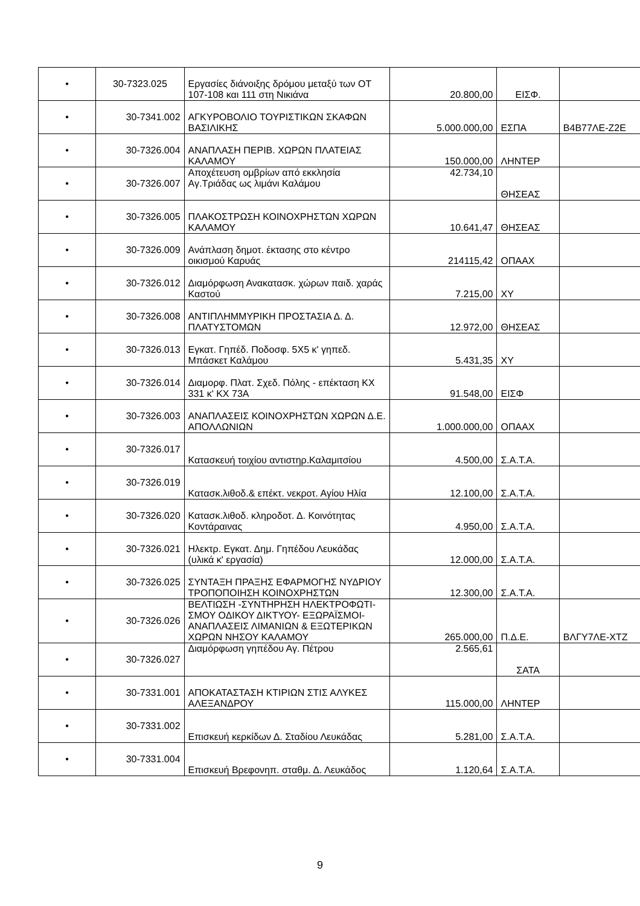| • | 30-7323.025 | Εργασίες διάνοιξης δρόμου μεταξύ των ΟΤ 107-108 και 111 στη Νικιάνα | 20.800,00 | ΕΙΣΦ. | |
| • | 30-7341.002 | ΑΓΚΥΡΟΒΟΛΙΟ ΤΟΥΡΙΣΤΙΚΩΝ ΣΚΑΦΩΝ ΒΑΣΙΛΙΚΗΣ | 5.000.000,00 | ΕΣΠΑ | Β4Β77ΛΕ-Ζ2Ε |
| • | 30-7326.004 | ΑΝΑΠΛΑΣΗ ΠΕΡΙΒ. ΧΩΡΩΝ ΠΛΑΤΕΙΑΣ ΚΑΛΑΜΟΥ | 150.000,00 | ΛΗΝΤΕΡ | |
| • | 30-7326.007 | Αποχέτευση ομβρίων από εκκλησία Αγ.Τριάδας ως λιμάνι Καλάμου | 42.734,10 | ΘΗΣΕΑΣ | |
| • | 30-7326.005 | ΠΛΑΚΟΣΤΡΩΣΗ ΚΟΙΝΟΧΡΗΣΤΩΝ ΧΩΡΩΝ ΚΑΛΑΜΟΥ | 10.641,47 | ΘΗΣΕΑΣ | |
| • | 30-7326.009 | Ανάπλαση δημοτ. έκτασης στο κέντρο οικισμού Καρυάς | 214115,42 | ΟΠΑΑΧ | |
| • | 30-7326.012 | Διαμόρφωση Ανακατασκ. χώρων παιδ. χαράς Καστού | 7.215,00 | ΧΥ | |
| • | 30-7326.008 | ΑΝΤΙΠΛΗΜΜΥΡΙΚΗ ΠΡΟΣΤΑΣΙΑ Δ. Δ. ΠΛΑΤΥΣΤΟΜΩΝ | 12.972,00 | ΘΗΣΕΑΣ | |
| • | 30-7326.013 | Εγκατ. Γηπέδ. Ποδοσφ. 5Χ5 κ' γηπεδ. Μπάσκετ Καλάμου | 5.431,35 | ΧΥ | |
| • | 30-7326.014 | Διαμορφ. Πλατ. Σχεδ. Πόλης - επέκταση ΚΧ 331 κ' ΚΧ 73Α | 91.548,00 | ΕΙΣΦ | |
| • | 30-7326.003 | ΑΝΑΠΛΑΣΕΙΣ ΚΟΙΝΟΧΡΗΣΤΩΝ ΧΩΡΩΝ Δ.Ε. ΑΠΟΛΛΩΝΙΩΝ | 1.000.000,00 | ΟΠΑΑΧ | |
| • | 30-7326.017 | Κατασκευή τοιχίου αντιστηρ.Καλαμιτσίου | 4.500,00 | Σ.Α.Τ.Α. | |
| • | 30-7326.019 | Κατασκ.λιθοδ.& επέκτ. νεκροτ. Αγίου Ηλία | 12.100,00 | Σ.Α.Τ.Α. | |
| • | 30-7326.020 | Κατασκ.λιθοδ. κληροδοτ. Δ. Κοινότητας Κοντάραινας | 4.950,00 | Σ.Α.Τ.Α. | |
| • | 30-7326.021 | Ηλεκτρ. Εγκατ. Δημ. Γηπέδου Λευκάδας (υλικά κ' εργασία) | 12.000,00 | Σ.Α.Τ.Α. | |
| • | 30-7326.025 | ΣΥΝΤΑΞΗ ΠΡΑΞΗΣ ΕΦΑΡΜΟΓΗΣ ΝΥΔΡΙΟΥ ΤΡΟΠΟΠΟΙΗΣΗ ΚΟΙΝΟΧΡΗΣΤΩΝ | 12.300,00 | Σ.Α.Τ.Α. | |
| • | 30-7326.026 | ΒΕΛΤΙΩΣΗ -ΣΥΝΤΗΡΗΣΗ ΗΛΕΚΤΡΟΦΩΤΙ-ΣΜΟΥ ΟΔΙΚΟΥ ΔΙΚΤΥΟΥ- ΕΞΩΡΑΪΣΜΟΙ-ΑΝΑΠΛΑΣΕΙΣ ΛΙΜΑΝΙΩΝ & ΕΞΩΤΕΡΙΚΩΝ ΧΩΡΩΝ ΝΗΣΟΥ ΚΑΛΑΜΟΥ | 265.000,00 | Π.Δ.Ε. | ΒΛΓΥ7ΛΕ-ΧΤΖ |
| • | 30-7326.027 | Διαμόρφωση γηπέδου Αγ. Πέτρου | 2.565,61 | ΣΑΤΑ | |
| • | 30-7331.001 | ΑΠΟΚΑΤΑΣΤΑΣΗ ΚΤΙΡΙΩΝ ΣΤΙΣ ΑΛΥΚΕΣ ΑΛΕΞΑΝΔΡΟΥ | 115.000,00 | ΛΗΝΤΕΡ | |
| • | 30-7331.002 | Επισκευή κερκίδων Δ. Σταδίου Λευκάδας | 5.281,00 | Σ.Α.Τ.Α. | |
| • | 30-7331.004 | Επισκευή Βρεφονηπ. σταθμ. Δ. Λευκάδος | 1.120,64 | Σ.Α.Τ.Α. | |
9